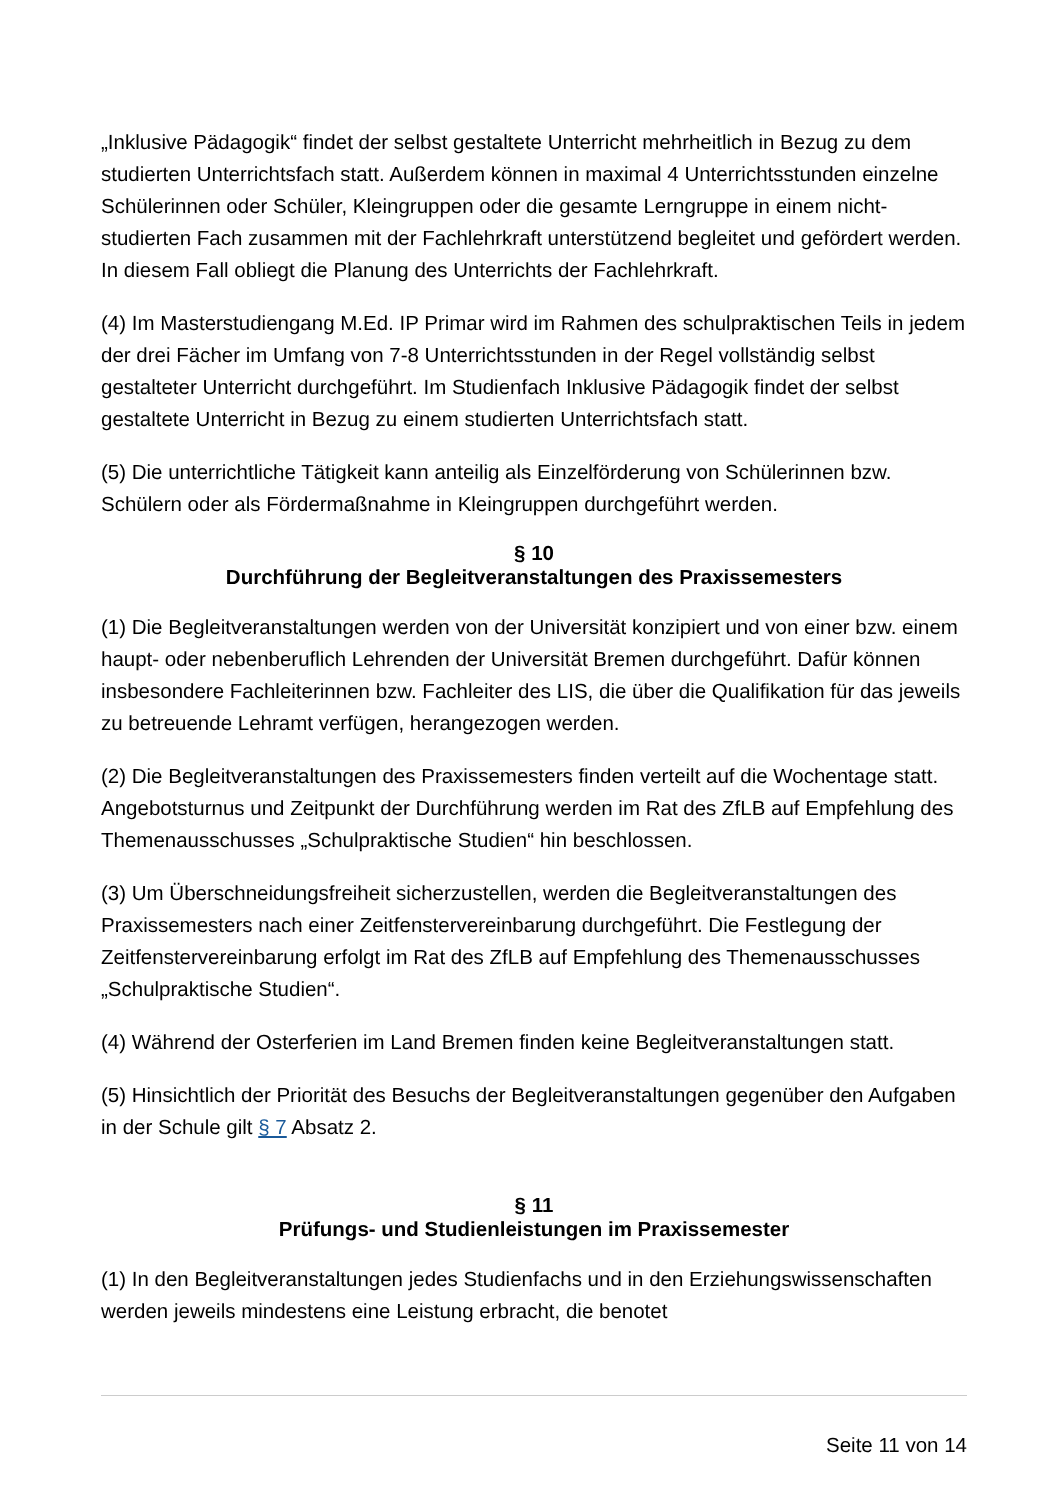„Inklusive Pädagogik“ findet der selbst gestaltete Unterricht mehrheitlich in Bezug zu dem studierten Unterrichtsfach statt. Außerdem können in maximal 4 Unterrichtsstunden einzelne Schülerinnen oder Schüler, Kleingruppen oder die gesamte Lerngruppe in einem nicht-studierten Fach zusammen mit der Fachlehrkraft unterstützend begleitet und gefördert werden. In diesem Fall obliegt die Planung des Unterrichts der Fachlehrkraft.
(4) Im Masterstudiengang M.Ed. IP Primar wird im Rahmen des schulpraktischen Teils in jedem der drei Fächer im Umfang von 7-8 Unterrichtsstunden in der Regel vollständig selbst gestalteter Unterricht durchgeführt. Im Studienfach Inklusive Pädagogik findet der selbst gestaltete Unterricht in Bezug zu einem studierten Unterrichtsfach statt.
(5) Die unterrichtliche Tätigkeit kann anteilig als Einzelförderung von Schülerinnen bzw. Schülern oder als Fördermaßnahme in Kleingruppen durchgeführt werden.
§ 10
Durchführung der Begleitveranstaltungen des Praxissemesters
(1) Die Begleitveranstaltungen werden von der Universität konzipiert und von einer bzw. einem haupt- oder nebenberuflich Lehrenden der Universität Bremen durchgeführt. Dafür können insbesondere Fachleiterinnen bzw. Fachleiter des LIS, die über die Qualifikation für das jeweils zu betreuende Lehramt verfügen, herangezogen werden.
(2) Die Begleitveranstaltungen des Praxissemesters finden verteilt auf die Wochentage statt. Angebotsturnus und Zeitpunkt der Durchführung werden im Rat des ZfLB auf Empfehlung des Themenausschusses „Schulpraktische Studien“ hin beschlossen.
(3) Um Überschneidungsfreiheit sicherzustellen, werden die Begleitveranstaltungen des Praxissemesters nach einer Zeitfenstervereinbarung durchgeführt. Die Festlegung der Zeitfenstervereinbarung erfolgt im Rat des ZfLB auf Empfehlung des Themenausschusses „Schulpraktische Studien“.
(4) Während der Osterferien im Land Bremen finden keine Begleitveranstaltungen statt.
(5) Hinsichtlich der Priorität des Besuchs der Begleitveranstaltungen gegenüber den Aufgaben in der Schule gilt § 7 Absatz 2.
§ 11
Prüfungs- und Studienleistungen im Praxissemester
(1) In den Begleitveranstaltungen jedes Studienfachs und in den Erziehungswissenschaften werden jeweils mindestens eine Leistung erbracht, die benotet
Seite 11 von 14